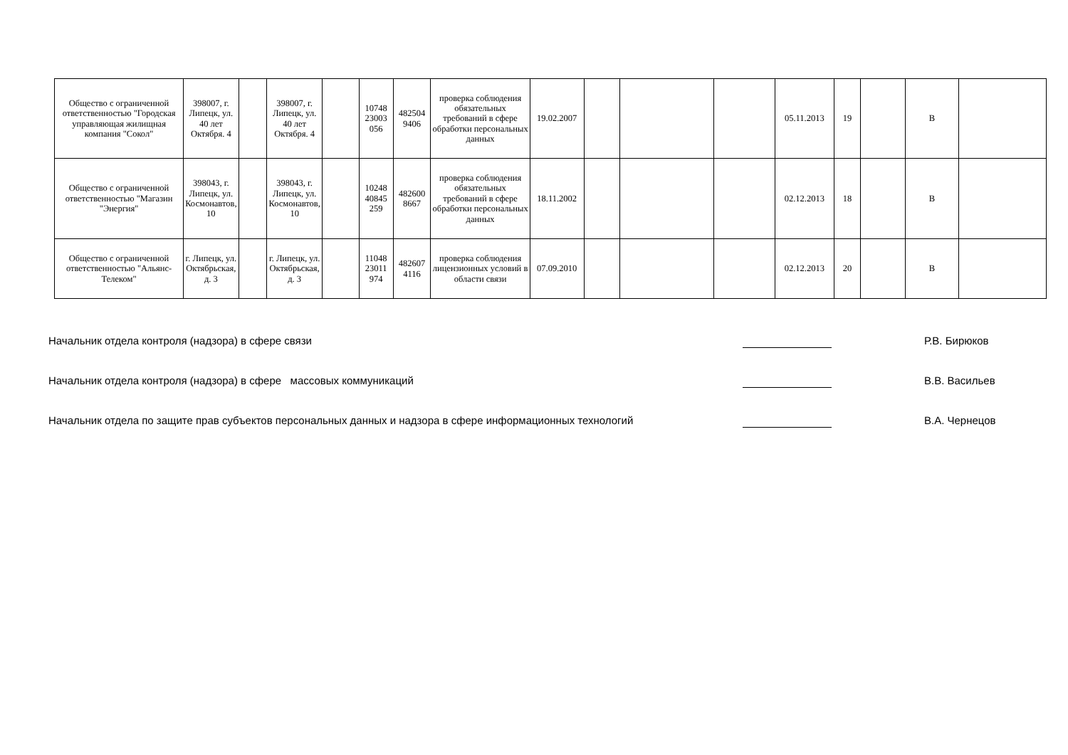| Общество с ограниченной ответственностью "Городская управляющая жилищная компания "Сокол" | 398007, г. Липецк, ул. 40 лет Октября. 4 | | 398007, г. Липецк, ул. 40 лет Октября. 4 | | 10748 23003 056 | 482504 9406 | проверка соблюдения обязательных требований в сфере обработки персональных данных | 19.02.2007 | | | | 05.11.2013 | 19 | | В | |
| Общество с ограниченной ответственностью "Магазин "Энергия" | 398043, г. Липецк, ул. Космонавтов, 10 | | 398043, г. Липецк, ул. Космонавтов, 10 | | 10248 40845 259 | 482600 8667 | проверка соблюдения обязательных требований в сфере обработки персональных данных | 18.11.2002 | | | | 02.12.2013 | 18 | | В | |
| Общество с ограниченной ответственностью "Альянс-Телеком" | г. Липецк, ул. Октябрьская, д. 3 | | г. Липецк, ул. Октябрьская, д. 3 | | 11048 23011 974 | 482607 4116 | проверка соблюдения лицензионных условий в области связи | 07.09.2010 | | | | 02.12.2013 | 20 | | В | |
Начальник отдела контроля (надзора) в сфере связи Р.В. Бирюков
Начальник отдела контроля (надзора) в сфере массовых коммуникаций В.В. Васильев
Начальник отдела по защите прав субъектов персональных данных и надзора в сфере информационных технологий В.А. Чернецов